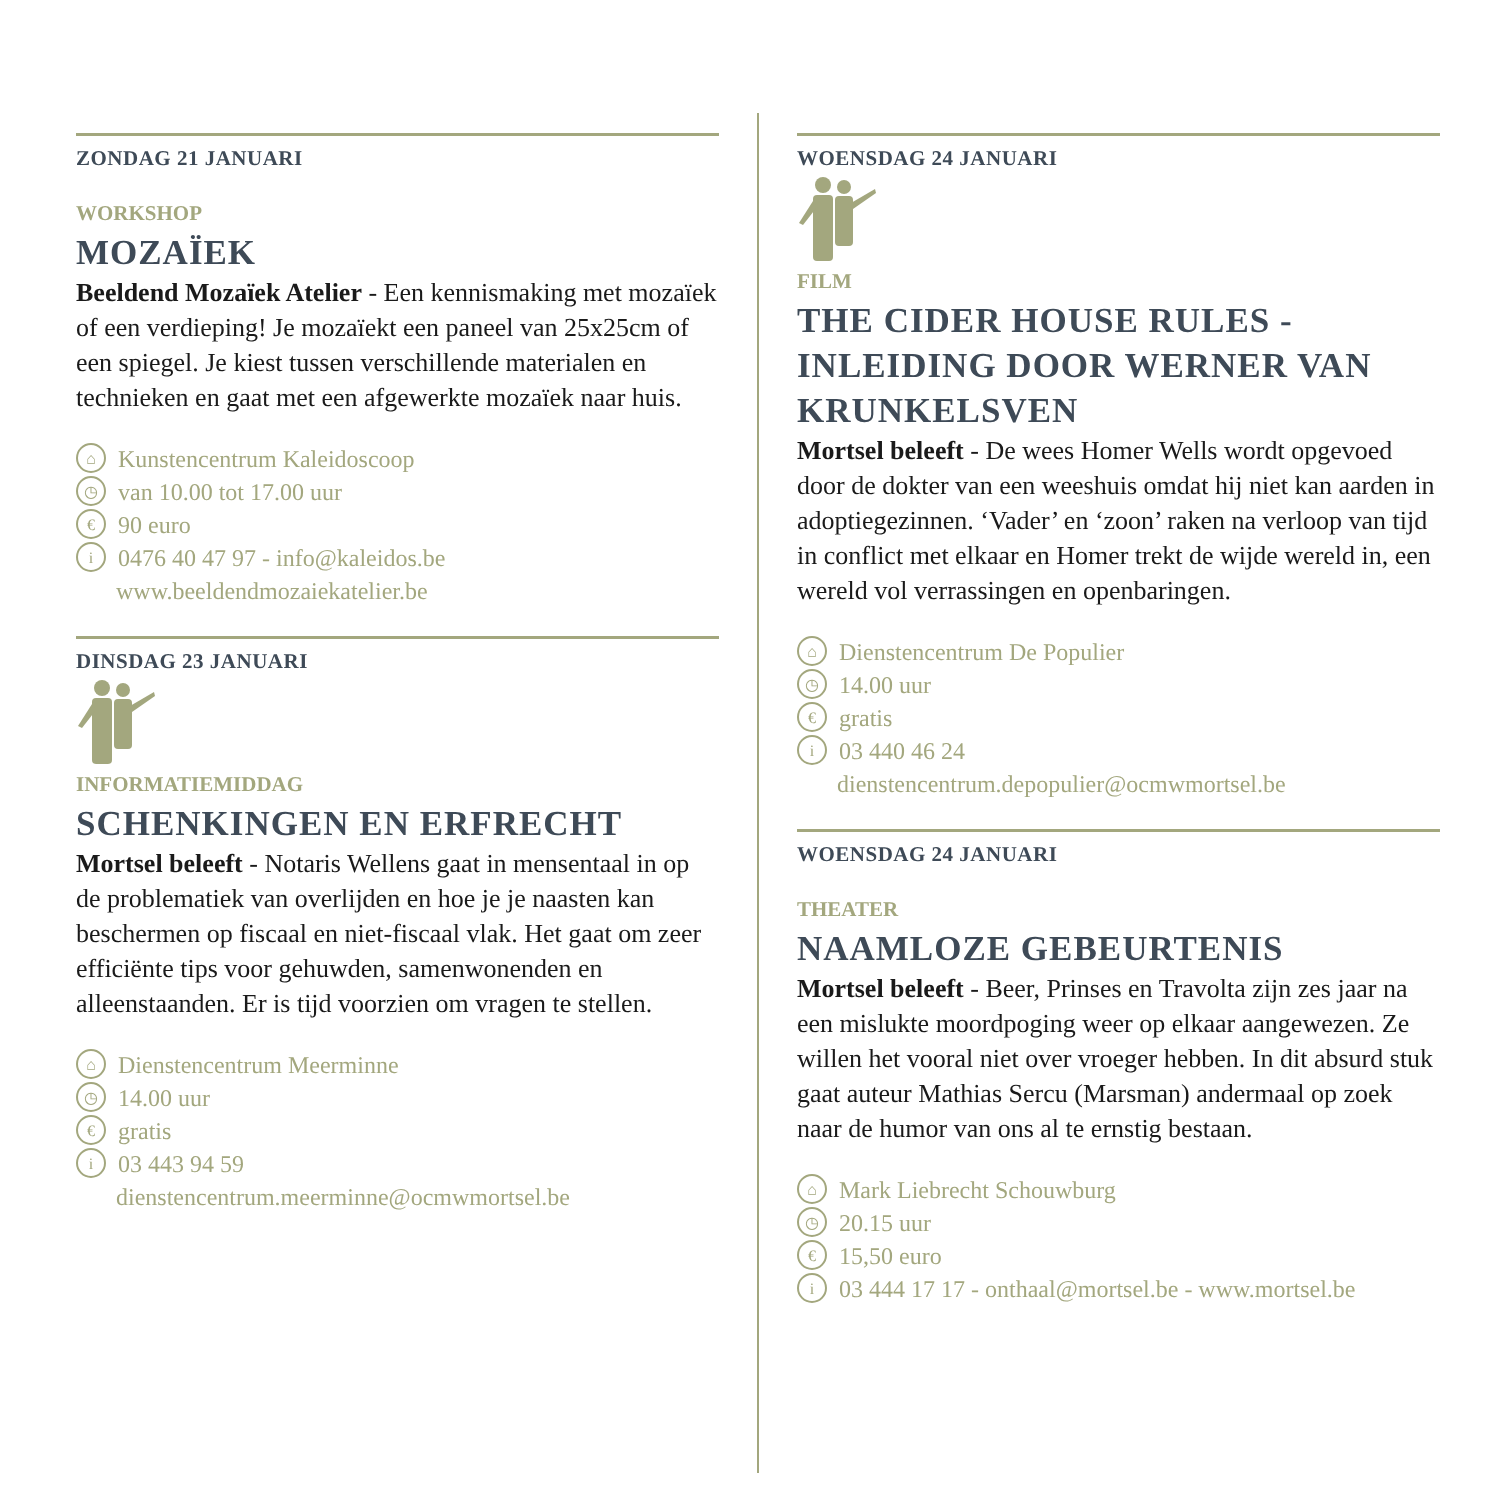ZONDAG 21 JANUARI
WORKSHOP
MOZAÏEK
Beeldend Mozaïek Atelier - Een kennismaking met mozaïek of een verdieping! Je mozaïekt een paneel van 25x25cm of een spiegel. Je kiest tussen verschillende materialen en technieken en gaat met een afgewerkte mozaïek naar huis.
⌂ Kunstencentrum Kaleidoscoop
◷ van 10.00 tot 17.00 uur
€ 90 euro
i 0476 40 47 97 - info@kaleidos.be
www.beeldendmozaiekatelier.be
DINSDAG 23 JANUARI
INFORMATIEMIDDAG
SCHENKINGEN EN ERFRECHT
Mortsel beleeft - Notaris Wellens gaat in mensentaal in op de problematiek van overlijden en hoe je je naasten kan beschermen op fiscaal en niet-fiscaal vlak. Het gaat om zeer efficiënte tips voor gehuwden, samenwonenden en alleenstaanden. Er is tijd voorzien om vragen te stellen.
⌂ Dienstencentrum Meerminne
◷ 14.00 uur
€ gratis
i 03 443 94 59
dienstencentrum.meerminne@ocmwmortsel.be
WOENSDAG 24 JANUARI
FILM
THE CIDER HOUSE RULES - INLEIDING DOOR WERNER VAN KRUNKELSVEN
Mortsel beleeft - De wees Homer Wells wordt opgevoed door de dokter van een weeshuis omdat hij niet kan aarden in adoptiegezinnen. ‘Vader’ en ‘zoon’ raken na verloop van tijd in conflict met elkaar en Homer trekt de wijde wereld in, een wereld vol verrassingen en openbaringen.
⌂ Dienstencentrum De Populier
◷ 14.00 uur
€ gratis
i 03 440 46 24
dienstencentrum.depopulier@ocmwmortsel.be
WOENSDAG 24 JANUARI
THEATER
NAAMLOZE GEBEURTENIS
Mortsel beleeft - Beer, Prinses en Travolta zijn zes jaar na een mislukte moordpoging weer op elkaar aangewezen. Ze willen het vooral niet over vroeger hebben. In dit absurd stuk gaat auteur Mathias Sercu (Marsman) andermaal op zoek naar de humor van ons al te ernstig bestaan.
⌂ Mark Liebrecht Schouwburg
◷ 20.15 uur
€ 15,50 euro
i 03 444 17 17 - onthaal@mortsel.be - www.mortsel.be